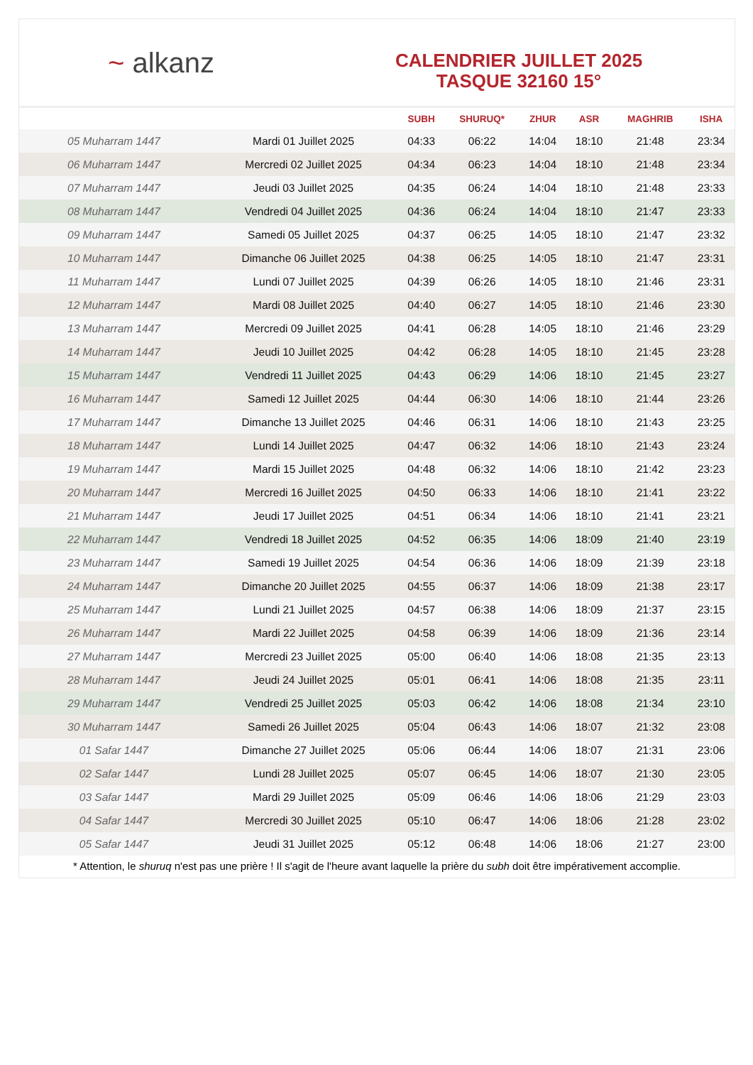~ alkanz
CALENDRIER JUILLET 2025
TASQUE 32160 15°
| | | SUBH | SHURUQ* | ZHUR | ASR | MAGHRIB | ISHA |
| --- | --- | --- | --- | --- | --- | --- | --- |
| 05 Muharram 1447 | Mardi 01 Juillet 2025 | 04:33 | 06:22 | 14:04 | 18:10 | 21:48 | 23:34 |
| 06 Muharram 1447 | Mercredi 02 Juillet 2025 | 04:34 | 06:23 | 14:04 | 18:10 | 21:48 | 23:34 |
| 07 Muharram 1447 | Jeudi 03 Juillet 2025 | 04:35 | 06:24 | 14:04 | 18:10 | 21:48 | 23:33 |
| 08 Muharram 1447 | Vendredi 04 Juillet 2025 | 04:36 | 06:24 | 14:04 | 18:10 | 21:47 | 23:33 |
| 09 Muharram 1447 | Samedi 05 Juillet 2025 | 04:37 | 06:25 | 14:05 | 18:10 | 21:47 | 23:32 |
| 10 Muharram 1447 | Dimanche 06 Juillet 2025 | 04:38 | 06:25 | 14:05 | 18:10 | 21:47 | 23:31 |
| 11 Muharram 1447 | Lundi 07 Juillet 2025 | 04:39 | 06:26 | 14:05 | 18:10 | 21:46 | 23:31 |
| 12 Muharram 1447 | Mardi 08 Juillet 2025 | 04:40 | 06:27 | 14:05 | 18:10 | 21:46 | 23:30 |
| 13 Muharram 1447 | Mercredi 09 Juillet 2025 | 04:41 | 06:28 | 14:05 | 18:10 | 21:46 | 23:29 |
| 14 Muharram 1447 | Jeudi 10 Juillet 2025 | 04:42 | 06:28 | 14:05 | 18:10 | 21:45 | 23:28 |
| 15 Muharram 1447 | Vendredi 11 Juillet 2025 | 04:43 | 06:29 | 14:06 | 18:10 | 21:45 | 23:27 |
| 16 Muharram 1447 | Samedi 12 Juillet 2025 | 04:44 | 06:30 | 14:06 | 18:10 | 21:44 | 23:26 |
| 17 Muharram 1447 | Dimanche 13 Juillet 2025 | 04:46 | 06:31 | 14:06 | 18:10 | 21:43 | 23:25 |
| 18 Muharram 1447 | Lundi 14 Juillet 2025 | 04:47 | 06:32 | 14:06 | 18:10 | 21:43 | 23:24 |
| 19 Muharram 1447 | Mardi 15 Juillet 2025 | 04:48 | 06:32 | 14:06 | 18:10 | 21:42 | 23:23 |
| 20 Muharram 1447 | Mercredi 16 Juillet 2025 | 04:50 | 06:33 | 14:06 | 18:10 | 21:41 | 23:22 |
| 21 Muharram 1447 | Jeudi 17 Juillet 2025 | 04:51 | 06:34 | 14:06 | 18:10 | 21:41 | 23:21 |
| 22 Muharram 1447 | Vendredi 18 Juillet 2025 | 04:52 | 06:35 | 14:06 | 18:09 | 21:40 | 23:19 |
| 23 Muharram 1447 | Samedi 19 Juillet 2025 | 04:54 | 06:36 | 14:06 | 18:09 | 21:39 | 23:18 |
| 24 Muharram 1447 | Dimanche 20 Juillet 2025 | 04:55 | 06:37 | 14:06 | 18:09 | 21:38 | 23:17 |
| 25 Muharram 1447 | Lundi 21 Juillet 2025 | 04:57 | 06:38 | 14:06 | 18:09 | 21:37 | 23:15 |
| 26 Muharram 1447 | Mardi 22 Juillet 2025 | 04:58 | 06:39 | 14:06 | 18:09 | 21:36 | 23:14 |
| 27 Muharram 1447 | Mercredi 23 Juillet 2025 | 05:00 | 06:40 | 14:06 | 18:08 | 21:35 | 23:13 |
| 28 Muharram 1447 | Jeudi 24 Juillet 2025 | 05:01 | 06:41 | 14:06 | 18:08 | 21:35 | 23:11 |
| 29 Muharram 1447 | Vendredi 25 Juillet 2025 | 05:03 | 06:42 | 14:06 | 18:08 | 21:34 | 23:10 |
| 30 Muharram 1447 | Samedi 26 Juillet 2025 | 05:04 | 06:43 | 14:06 | 18:07 | 21:32 | 23:08 |
| 01 Safar 1447 | Dimanche 27 Juillet 2025 | 05:06 | 06:44 | 14:06 | 18:07 | 21:31 | 23:06 |
| 02 Safar 1447 | Lundi 28 Juillet 2025 | 05:07 | 06:45 | 14:06 | 18:07 | 21:30 | 23:05 |
| 03 Safar 1447 | Mardi 29 Juillet 2025 | 05:09 | 06:46 | 14:06 | 18:06 | 21:29 | 23:03 |
| 04 Safar 1447 | Mercredi 30 Juillet 2025 | 05:10 | 06:47 | 14:06 | 18:06 | 21:28 | 23:02 |
| 05 Safar 1447 | Jeudi 31 Juillet 2025 | 05:12 | 06:48 | 14:06 | 18:06 | 21:27 | 23:00 |
* Attention, le shuruq n'est pas une prière ! Il s'agit de l'heure avant laquelle la prière du subh doit être impérativement accomplie.